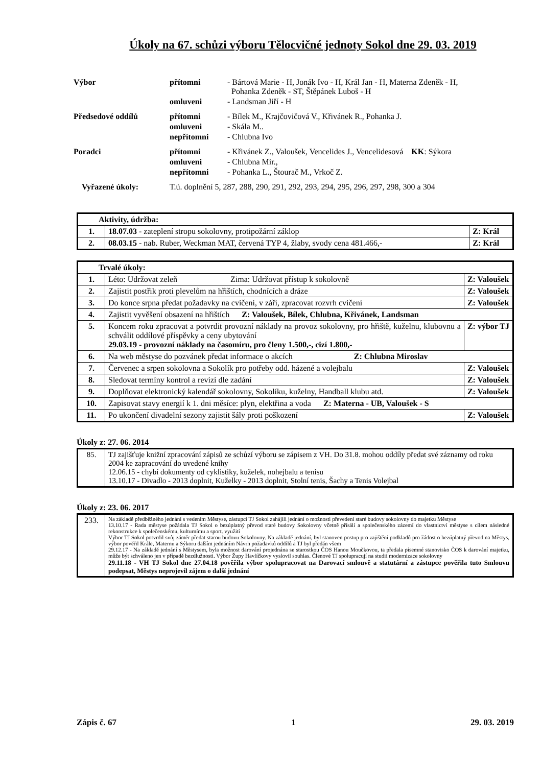Úkoly na 67. schůzi výboru Tělocvičné jednoty Sokol dne 29. 03. 2019
| Výbor | přítomni | - Bártová Marie - H, Jonák Ivo - H, Král Jan - H, Materna Zdeněk - H, Pohanka Zdeněk - ST, Štěpánek Luboš - H |
| | omluveni | - Landsman Jiří - H |
| Předsedové oddílů | přítomni | - Bílek M., Krajčovičová V., Křivánek R., Pohanka J. |
| | omluveni | - Skála M.. |
| | nepřítomni | - Chlubna Ivo |
| Poradci | přítomni | - Křivánek Z., Valoušek, Vencelides J., Vencelidesová KK : Sýkora |
| | omluveni | - Chlubna Mir., |
| | nepřítomni | - Pohanka L., Štourač M., Vrkoč Z. |
| Vyřazené úkoly: | T.ú. doplnění 5, 287, 288, 290, 291, 292, 293, 294, 295, 296, 297, 298, 300 a 304 | |
| Aktivity, údržba: | | |
| 1. | 18.07.03 - zateplení stropu sokolovny, protipožární záklop | Z: Král |
| 2. | 08.03.15 - nab. Ruber, Weckman MAT, červená TYP 4, žlaby, svody cena 481.466,- | Z: Král |
| Trvalé úkoly: | | |
| 1. | Léto: Udržovat zeleň Zima: Udržovat přístup k sokolovně | Z: Valoušek |
| 2. | Zajistit postřik proti plevelům na hřištích, chodnících a dráze | Z: Valoušek |
| 3. | Do konce srpna předat požadavky na cvičení, v září, zpracovat rozvrh cvičení | Z: Valoušek |
| 4. | Zajistit vyvěšení obsazení na hřištích Z: Valoušek, Bílek, Chlubna, Křivánek, Landsman | |
| 5. | Koncem roku zpracovat a potvrdit provozní náklady na provoz sokolovny, pro hřiště, kuželnu, klubovnu a schválit oddílové příspěvky a ceny ubytování 29.03.19 - provozní náklady na časomíru, pro členy 1.500,-, cizí 1.800,- | Z: výbor TJ |
| 6. | Na web městyse do pozvánek předat informace o akcích Z: Chlubna Miroslav | |
| 7. | Červenec a srpen sokolovna a Sokolík pro potřeby odd. házené a volejbalu | Z: Valoušek |
| 8. | Sledovat termíny kontrol a revizí dle zadání | Z: Valoušek |
| 9. | Doplňovat elektronický kalendář sokolovny, Sokolíku, kuželny, Handball klubu atd. | Z: Valoušek |
| 10. | Zapisovat stavy energií k 1. dni měsíce: plyn, elektřina a voda Z: Materna - UB, Valoušek - S | |
| 11. | Po ukončení divadelní sezony zajistit šály proti poškození | Z: Valoušek |
Úkoly z: 27. 06. 2014
| 85. | TJ zajišťuje knižní zpracování zápisů ze schůzí výboru se zápisem z VH. Do 31.8. mohou oddíly předat své záznamy od roku 2004 ke zapracování do uvedené knihy 12.06.15 - chybí dokumenty od cyklistiky, kuželek, nohejbalu a tenisu 13.10.17 - Divadlo - 2013 doplnit, Kuželky - 2013 doplnit, Stolní tenis, Šachy a Tenis Volejbal |
Úkoly z: 23. 06. 2017
| 233. | Na základě předběžného jednání s vedením Městyse, zástupci TJ Sokol zahájili jednání o možnosti převedení staré budovy sokolovny do majetku Městyse 13.10.17 - Rada městyse požádala TJ Sokol o bezúplatný převod staré budovy Sokolovny včetně přísálí a společenského zázemí do vlastnictví městyse s cílem následné rekonstrukce k společenskému, kulturnímu a sport. využití Výbor TJ Sokol potvrdil svůj záměr předat starou budovu Sokolovny. Na základě jednání, byl stanoven postup pro zajištění podkladů pro žádost o bezúplatný převod na Městys, výbor pověřil Krále, Maternu a Sýkoru dalším jednáním Návrh požadavků oddílů a TJ byl předán všem 29.12.17 - Na základě jednání s Městysem, byla možnost darování projednána se starostkou ČOS Hanou Moučkovou, ta předala písemné stanovisko ČOS k darování majetku, může být schváleno jen v případě bezdlužnosti. Výbor Župy Havlíčkovy vyslovil souhlas. Členové TJ spolupracují na studii modernizace sokolovny 29.11.18 - VH TJ Sokol dne 27.04.18 pověřila výbor spolupracovat na Darovací smlouvě a statutární a zástupce pověřila tuto Smlouvu podepsat, Městys neprojevil zájem o další jednání |
Zápis č. 67 1 29. 03. 2019